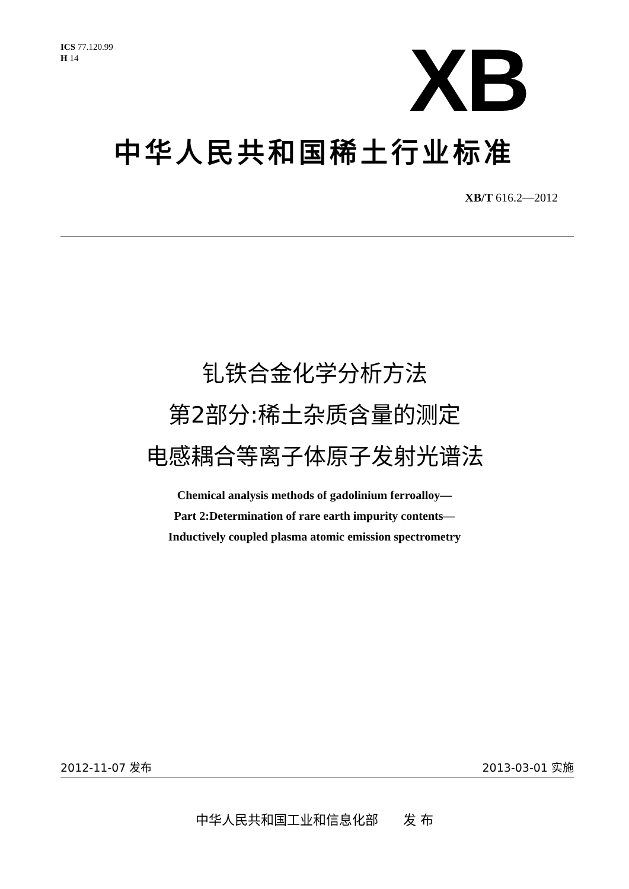ICS 77.120.99
H 14
XB
中华人民共和国稀土行业标准
XB/T 616.2—2012
钆铁合金化学分析方法
第2部分:稀土杂质含量的测定
电感耦合等离子体原子发射光谱法
Chemical analysis methods of gadolinium ferroalloy—
Part 2:Determination of rare earth impurity contents—
Inductively coupled plasma atomic emission spectrometry
2012-11-07 发布 2013-03-01 实施
中华人民共和国工业和信息化部 发 布